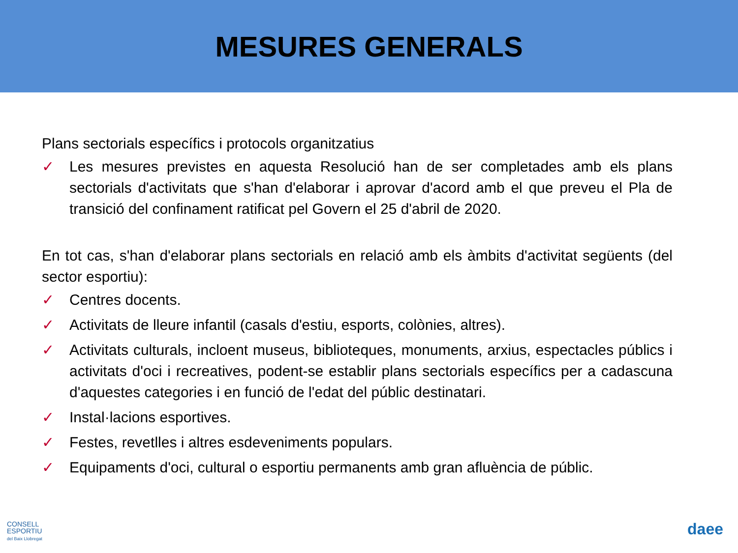MESURES GENERALS
Plans sectorials específics i protocols organitzatius
✓ Les mesures previstes en aquesta Resolució han de ser completades amb els plans sectorials d'activitats que s'han d'elaborar i aprovar d'acord amb el que preveu el Pla de transició del confinament ratificat pel Govern el 25 d'abril de 2020.
En tot cas, s'han d'elaborar plans sectorials en relació amb els àmbits d'activitat següents (del sector esportiu):
✓ Centres docents.
✓ Activitats de lleure infantil (casals d'estiu, esports, colònies, altres).
✓ Activitats culturals, incloent museus, biblioteques, monuments, arxius, espectacles públics i activitats d'oci i recreatives, podent-se establir plans sectorials específics per a cadascuna d'aquestes categories i en funció de l'edat del públic destinatari.
✓ Instal·lacions esportives.
✓ Festes, revetlles i altres esdeveniments populars.
✓ Equipaments d'oci, cultural o esportiu permanents amb gran afluència de públic.
CONSELL
ESPORTIU
del Baix Llobregat
daee